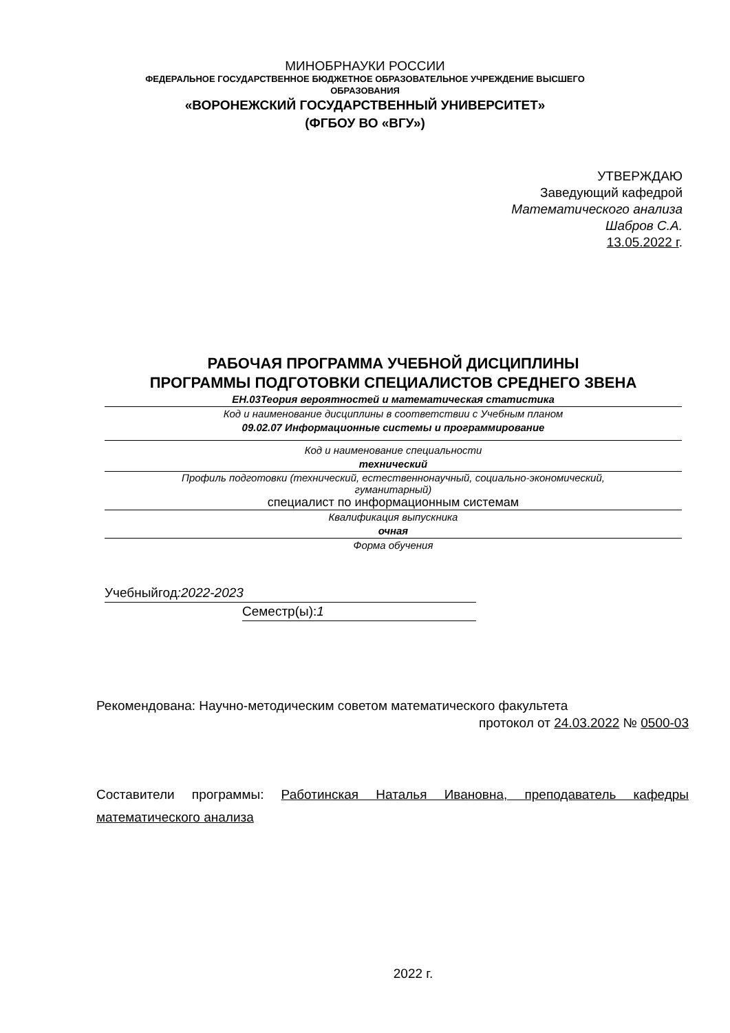МИНОБРНАУКИ РОССИИ
ФЕДЕРАЛЬНОЕ ГОСУДАРСТВЕННОЕ БЮДЖЕТНОЕ ОБРАЗОВАТЕЛЬНОЕ УЧРЕЖДЕНИЕ ВЫСШЕГО
ОБРАЗОВАНИЯ
«ВОРОНЕЖСКИЙ ГОСУДАРСТВЕННЫЙ УНИВЕРСИТЕТ»
(ФГБОУ ВО «ВГУ»)
УТВЕРЖДАЮ
Заведующий кафедрой
Математического анализа
Шабров С.А.
13.05.2022 г.
РАБОЧАЯ ПРОГРАММА УЧЕБНОЙ ДИСЦИПЛИНЫ
ПРОГРАММЫ ПОДГОТОВКИ СПЕЦИАЛИСТОВ СРЕДНЕГО ЗВЕНА
ЕН.03Теория вероятностей и математическая статистика
Код и наименование дисциплины в соответствии с Учебным планом
09.02.07 Информационные системы и программирование
Код и наименование специальности
технический
Профиль подготовки (технический, естественнонаучный, социально-экономический,
гуманитарный)
специалист по информационным системам
Квалификация выпускника
очная
Форма обучения
Учебныйгод:2022-2023
Семестр(ы):1
Рекомендована: Научно-методическим советом математического факультета
протокол от 24.03.2022 № 0500-03
Составители программы: Работинская Наталья Ивановна, преподаватель кафедры математического анализа
2022 г.